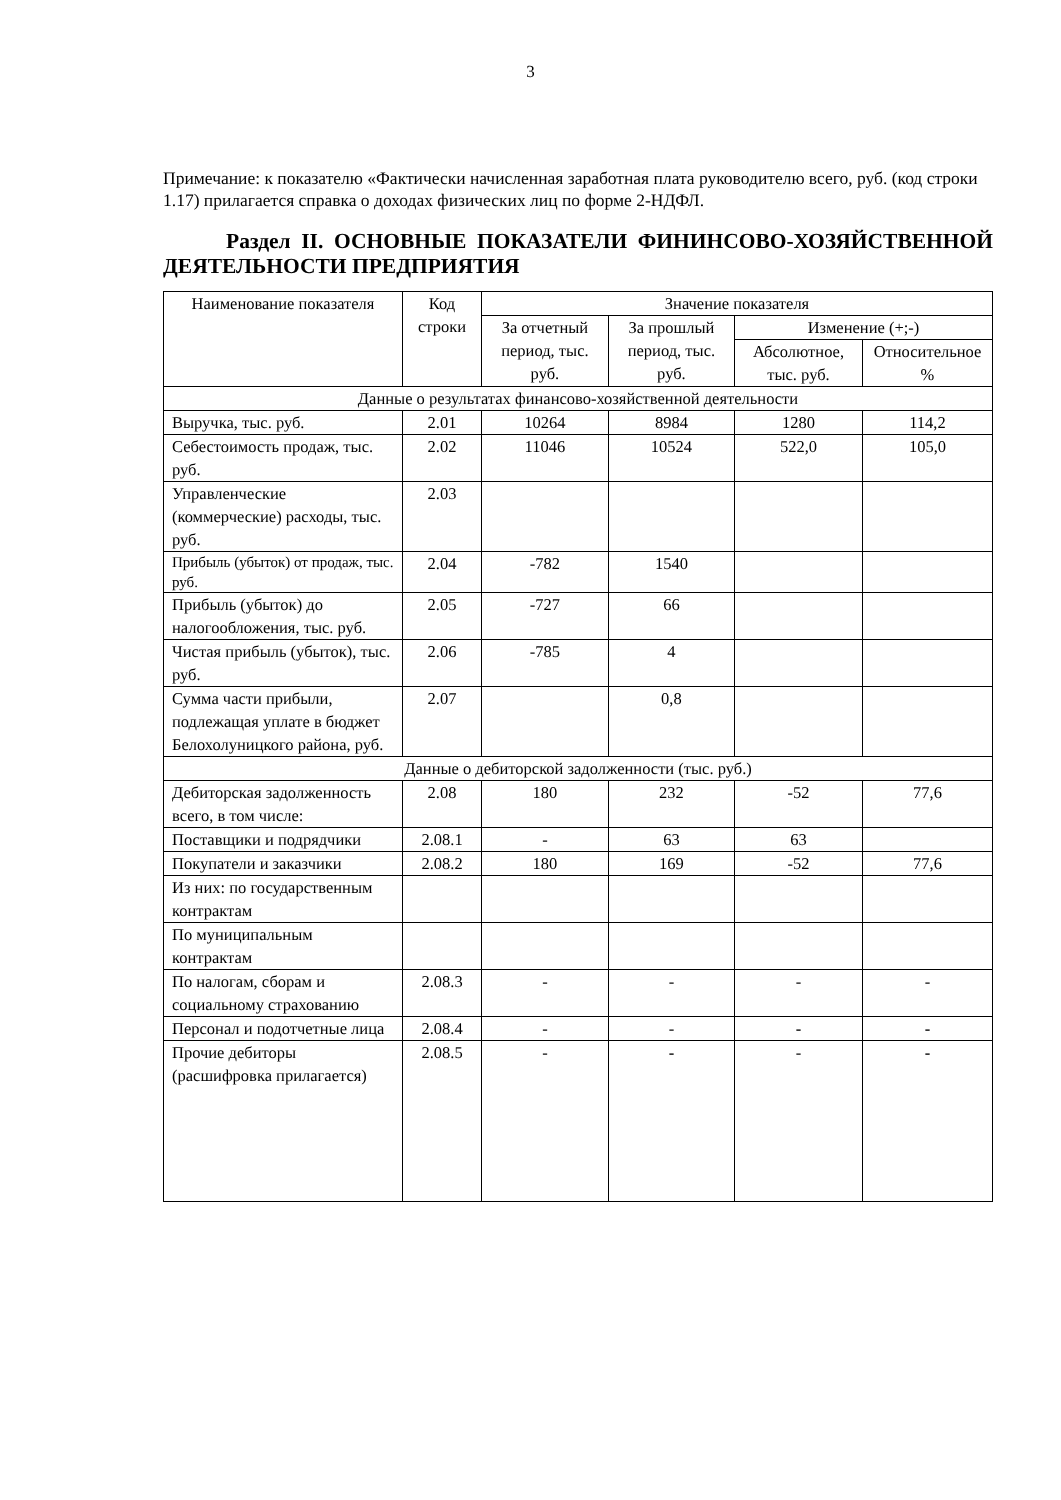3
Примечание: к показателю «Фактически начисленная заработная плата руководителю всего, руб. (код строки 1.17) прилагается справка о доходах физических лиц по форме 2-НДФЛ.
Раздел II. ОСНОВНЫЕ ПОКАЗАТЕЛИ ФИНИНСОВО-ХОЗЯЙСТВЕННОЙ ДЕЯТЕЛЬНОСТИ ПРЕДПРИЯТИЯ
| Наименование показателя | Код строки | Значение показателя | | | |
| --- | --- | --- | --- | --- | --- |
| | | За отчетный период, тыс. руб. | За прошлый период, тыс. руб. | Изменение (+;-) | |
| | | | | Абсолютное, тыс. руб. | Относительное % |
| Данные о результатах финансово-хозяйственной деятельности | | | | | |
| Выручка, тыс. руб. | 2.01 | 10264 | 8984 | 1280 | 114,2 |
| Себестоимость продаж, тыс. руб. | 2.02 | 11046 | 10524 | 522,0 | 105,0 |
| Управленческие (коммерческие) расходы, тыс. руб. | 2.03 | | | | |
| Прибыль (убыток) от продаж, тыс. руб. | 2.04 | -782 | 1540 | | |
| Прибыль (убыток) до налогообложения, тыс. руб. | 2.05 | -727 | 66 | | |
| Чистая прибыль (убыток), тыс. руб. | 2.06 | -785 | 4 | | |
| Сумма части прибыли, подлежащая уплате в бюджет Белохолуницкого района, руб. | 2.07 | | 0,8 | | |
| Данные о дебиторской задолженности (тыс. руб.) | | | | | |
| Дебиторская задолженность всего, в том числе: | 2.08 | 180 | 232 | -52 | 77,6 |
| Поставщики и подрядчики | 2.08.1 | - | 63 | 63 | |
| Покупатели и заказчики | 2.08.2 | 180 | 169 | -52 | 77,6 |
| Из них: по государственным контрактам | | | | | |
| По муниципальным контрактам | | | | | |
| По налогам, сборам и социальному страхованию | 2.08.3 | - | - | - | - |
| Персонал и подотчетные лица | 2.08.4 | - | - | - | - |
| Прочие дебиторы (расшифровка прилагается) | 2.08.5 | - | - | - | - |